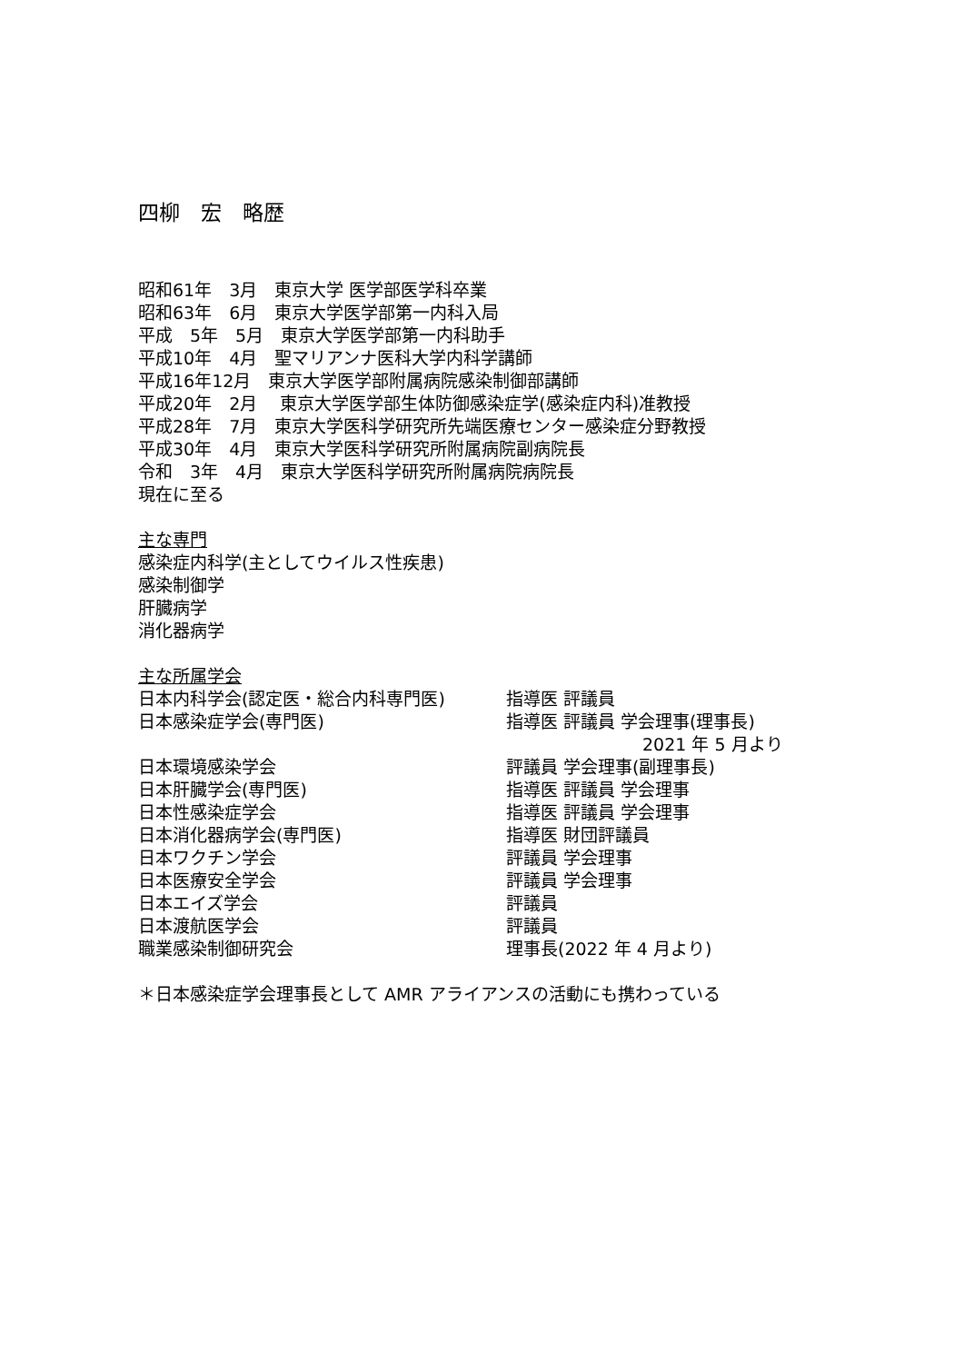四柳　宏　略歴
昭和61年　3月　東京大学 医学部医学科卒業
昭和63年　6月　東京大学医学部第一内科入局
平成　5年　5月　東京大学医学部第一内科助手
平成10年　4月　聖マリアンナ医科大学内科学講師
平成16年12月　東京大学医学部附属病院感染制御部講師
平成20年　2月　 東京大学医学部生体防御感染症学(感染症内科)准教授
平成28年　7月　東京大学医科学研究所先端医療センター感染症分野教授
平成30年　4月　東京大学医科学研究所附属病院副病院長
令和　3年　4月　東京大学医科学研究所附属病院病院長
現在に至る
主な専門
感染症内科学(主としてウイルス性疾患)
感染制御学
肝臓病学
消化器病学
主な所属学会
| 日本内科学会(認定医・総合内科専門医) | 指導医 評議員 |
| 日本感染症学会(専門医) | 指導医 評議員 学会理事(理事長) 2021 年 5 月より |
| 日本環境感染学会 | 評議員 学会理事(副理事長) |
| 日本肝臓学会(専門医) | 指導医 評議員 学会理事 |
| 日本性感染症学会 | 指導医 評議員 学会理事 |
| 日本消化器病学会(専門医) | 指導医 財団評議員 |
| 日本ワクチン学会 | 評議員 学会理事 |
| 日本医療安全学会 | 評議員 学会理事 |
| 日本エイズ学会 | 評議員 |
| 日本渡航医学会 | 評議員 |
| 職業感染制御研究会 | 理事長(2022 年 4 月より) |
＊日本感染症学会理事長として AMR アライアンスの活動にも携わっている